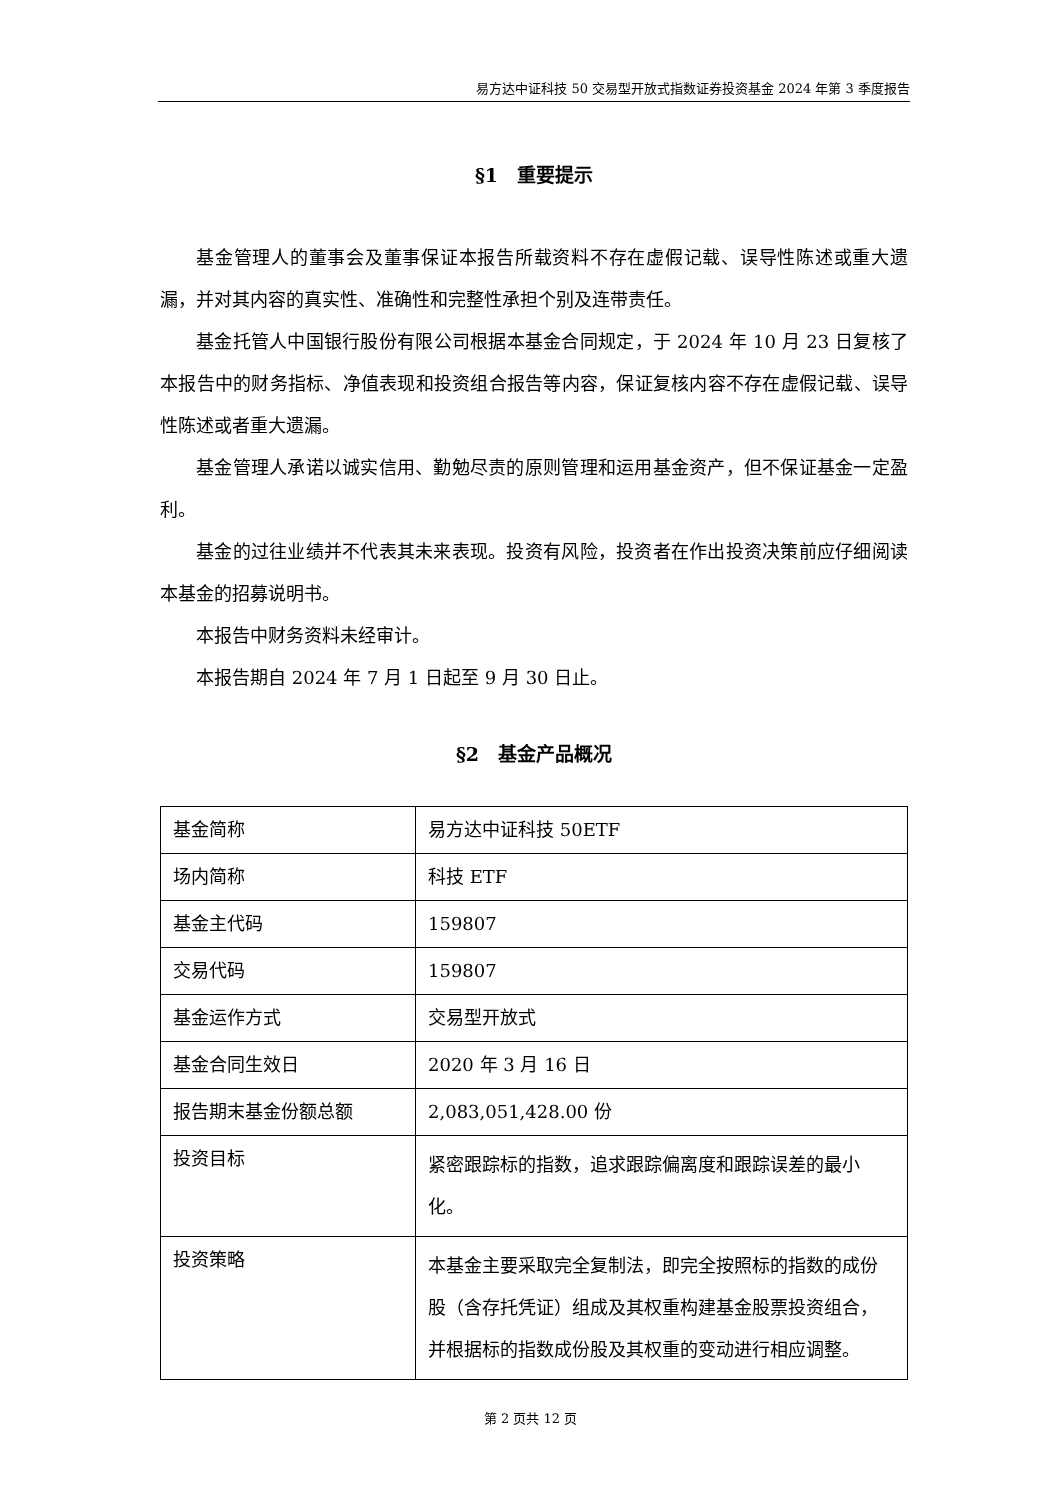易方达中证科技 50 交易型开放式指数证券投资基金 2024 年第 3 季度报告
§1　重要提示
基金管理人的董事会及董事保证本报告所载资料不存在虚假记载、误导性陈述或重大遗漏，并对其内容的真实性、准确性和完整性承担个别及连带责任。
基金托管人中国银行股份有限公司根据本基金合同规定，于 2024 年 10 月 23 日复核了本报告中的财务指标、净值表现和投资组合报告等内容，保证复核内容不存在虚假记载、误导性陈述或者重大遗漏。
基金管理人承诺以诚实信用、勤勉尽责的原则管理和运用基金资产，但不保证基金一定盈利。
基金的过往业绩并不代表其未来表现。投资有风险，投资者在作出投资决策前应仔细阅读本基金的招募说明书。
本报告中财务资料未经审计。
本报告期自 2024 年 7 月 1 日起至 9 月 30 日止。
§2　基金产品概况
| 基金简称 | 易方达中证科技 50ETF |
| 场内简称 | 科技 ETF |
| 基金主代码 | 159807 |
| 交易代码 | 159807 |
| 基金运作方式 | 交易型开放式 |
| 基金合同生效日 | 2020 年 3 月 16 日 |
| 报告期末基金份额总额 | 2,083,051,428.00 份 |
| 投资目标 | 紧密跟踪标的指数，追求跟踪偏离度和跟踪误差的最小化。 |
| 投资策略 | 本基金主要采取完全复制法，即完全按照标的指数的成份股（含存托凭证）组成及其权重构建基金股票投资组合，并根据标的指数成份股及其权重的变动进行相应调整。 |
第 2 页共 12 页